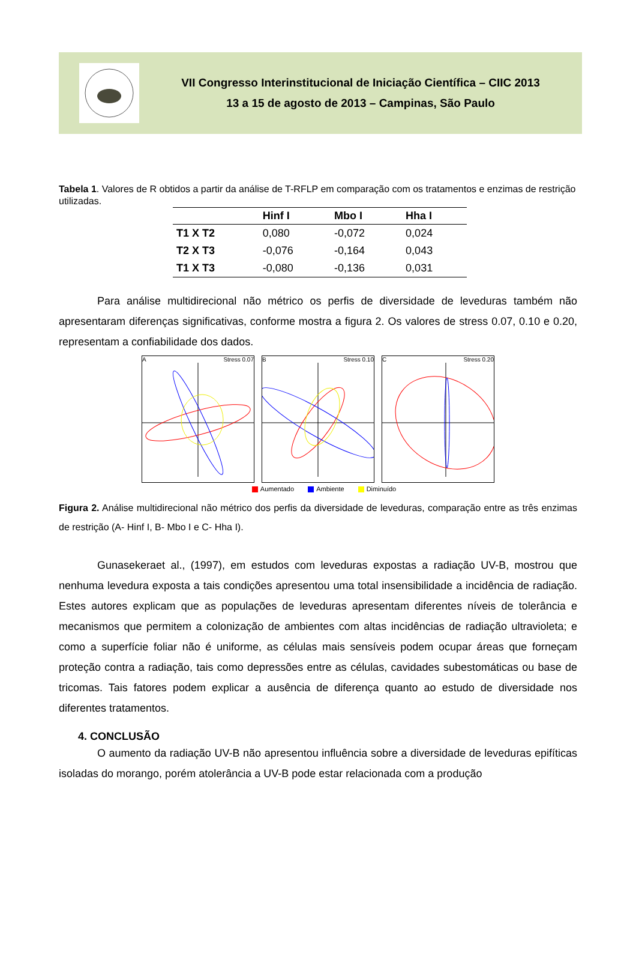VII Congresso Interinstitucional de Iniciação Científica – CIIC 2013
13 a 15 de agosto de 2013 – Campinas, São Paulo
Tabela 1. Valores de R obtidos a partir da análise de T-RFLP em comparação com os tratamentos e enzimas de restrição utilizadas.
| | Hinf I | Mbo I | Hha I |
| --- | --- | --- | --- |
| T1 X T2 | 0,080 | -0,072 | 0,024 |
| T2 X T3 | -0,076 | -0,164 | 0,043 |
| T1 X T3 | -0,080 | -0,136 | 0,031 |
Para análise multidirecional não métrico os perfis de diversidade de leveduras também não apresentaram diferenças significativas, conforme mostra a figura 2. Os valores de stress 0.07, 0.10 e 0.20, representam a confiabilidade dos dados.
A Stress 0.07 B Stress 0.10 C Stress 0.20
Aumentado Ambiente Diminuído
Figura 2. Análise multidirecional não métrico dos perfis da diversidade de leveduras, comparação entre as três enzimas de restrição (A- Hinf I, B- Mbo I e C- Hha I).
Gunasekeraet al., (1997), em estudos com leveduras expostas a radiação UV-B, mostrou que nenhuma levedura exposta a tais condições apresentou uma total insensibilidade a incidência de radiação. Estes autores explicam que as populações de leveduras apresentam diferentes níveis de tolerância e mecanismos que permitem a colonização de ambientes com altas incidências de radiação ultravioleta; e como a superfície foliar não é uniforme, as células mais sensíveis podem ocupar áreas que forneçam proteção contra a radiação, tais como depressões entre as células, cavidades subestomáticas ou base de tricomas. Tais fatores podem explicar a ausência de diferença quanto ao estudo de diversidade nos diferentes tratamentos.
4. CONCLUSÃO
O aumento da radiação UV-B não apresentou influência sobre a diversidade de leveduras epifíticas isoladas do morango, porém atolerância a UV-B pode estar relacionada com a produção